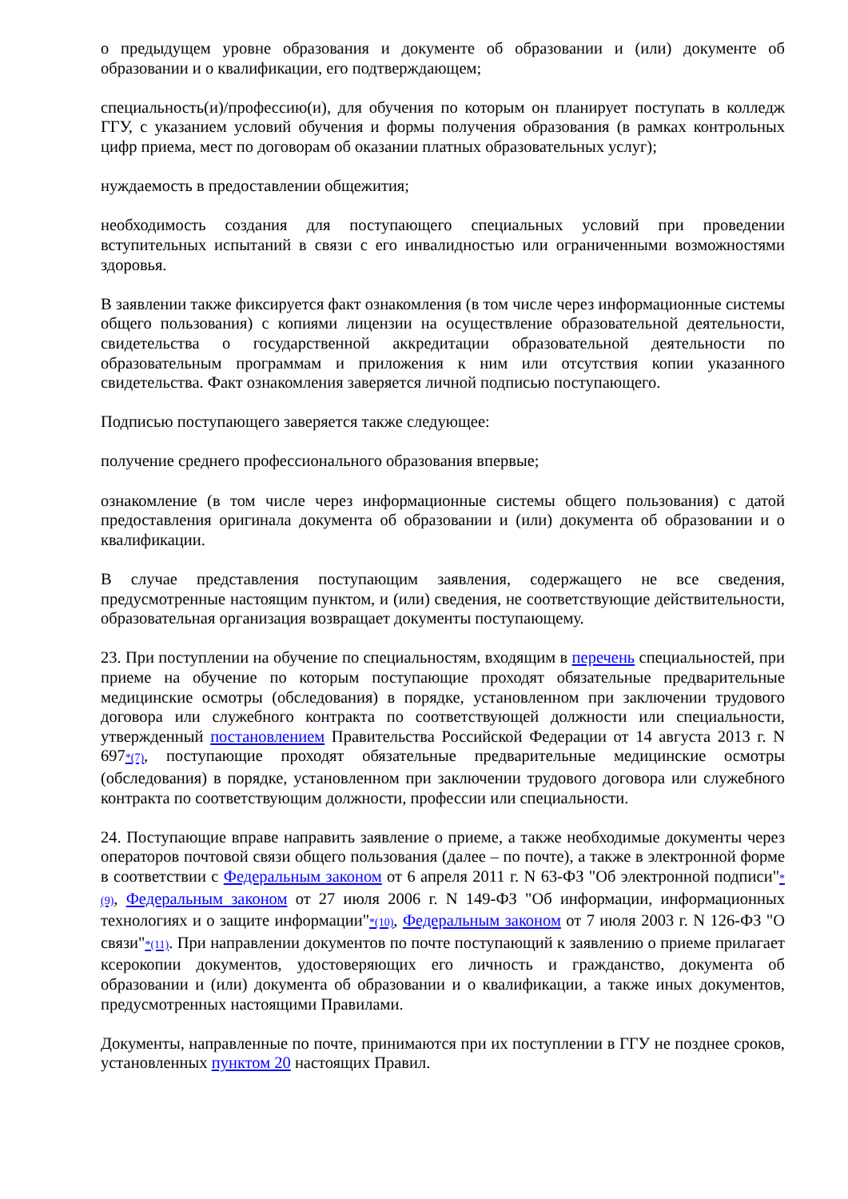о предыдущем уровне образования и документе об образовании и (или) документе об образовании и о квалификации, его подтверждающем;
специальность(и)/профессию(и), для обучения по которым он планирует поступать в колледж ГГУ, с указанием условий обучения и формы получения образования (в рамках контрольных цифр приема, мест по договорам об оказании платных образовательных услуг);
нуждаемость в предоставлении общежития;
необходимость создания для поступающего специальных условий при проведении вступительных испытаний в связи с его инвалидностью или ограниченными возможностями здоровья.
В заявлении также фиксируется факт ознакомления (в том числе через информационные системы общего пользования) с копиями лицензии на осуществление образовательной деятельности, свидетельства о государственной аккредитации образовательной деятельности по образовательным программам и приложения к ним или отсутствия копии указанного свидетельства. Факт ознакомления заверяется личной подписью поступающего.
Подписью поступающего заверяется также следующее:
получение среднего профессионального образования впервые;
ознакомление (в том числе через информационные системы общего пользования) с датой предоставления оригинала документа об образовании и (или) документа об образовании и о квалификации.
В случае представления поступающим заявления, содержащего не все сведения, предусмотренные настоящим пунктом, и (или) сведения, не соответствующие действительности, образовательная организация возвращает документы поступающему.
23. При поступлении на обучение по специальностям, входящим в перечень специальностей, при приеме на обучение по которым поступающие проходят обязательные предварительные медицинские осмотры (обследования) в порядке, установленном при заключении трудового договора или служебного контракта по соответствующей должности или специальности, утвержденный постановлением Правительства Российской Федерации от 14 августа 2013 г. N 697<sup>*(7)</sup>, поступающие проходят обязательные предварительные медицинские осмотры (обследования) в порядке, установленном при заключении трудового договора или служебного контракта по соответствующим должности, профессии или специальности.
24. Поступающие вправе направить заявление о приеме, а также необходимые документы через операторов почтовой связи общего пользования (далее – по почте), а также в электронной форме в соответствии с Федеральным законом от 6 апреля 2011 г. N 63-ФЗ "Об электронной подписи"<sup>*(9)</sup>, Федеральным законом от 27 июля 2006 г. N 149-ФЗ "Об информации, информационных технологиях и о защите информации"<sup>*(10)</sup>, Федеральным законом от 7 июля 2003 г. N 126-ФЗ "О связи"<sup>*(11)</sup>. При направлении документов по почте поступающий к заявлению о приеме прилагает ксерокопии документов, удостоверяющих его личность и гражданство, документа об образовании и (или) документа об образовании и о квалификации, а также иных документов, предусмотренных настоящими Правилами.
Документы, направленные по почте, принимаются при их поступлении в ГГУ не позднее сроков, установленных пунктом 20 настоящих Правил.